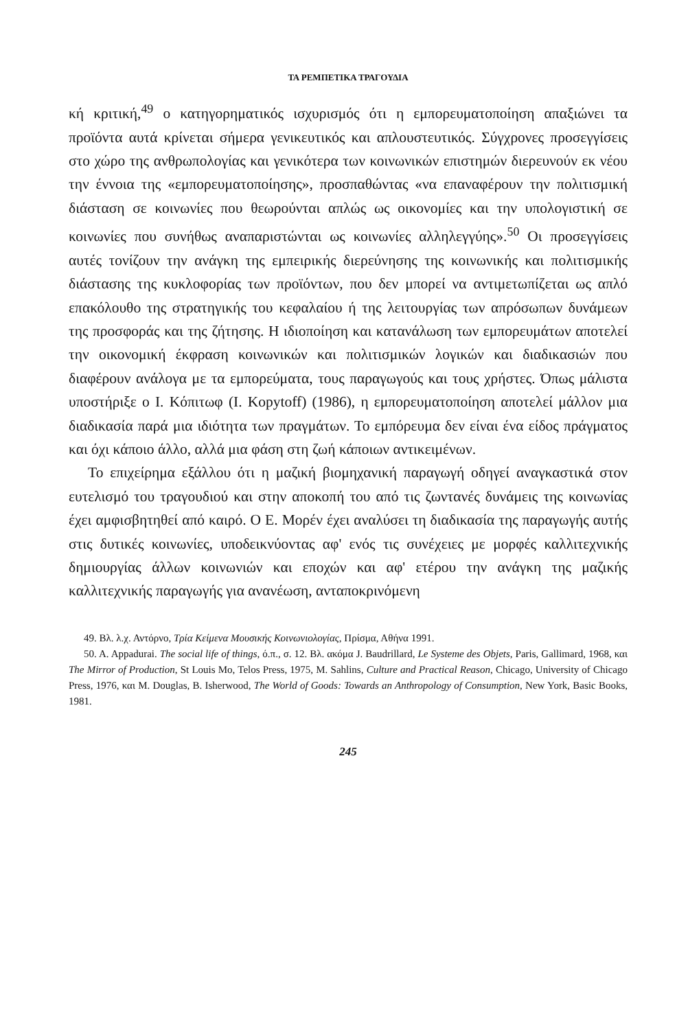ΤΑ ΡΕΜΠΕΤΙΚΑ ΤΡΑΓΟΥΔΙΑ
κή κριτική,<sup>49</sup> ο κατηγορηματικός ισχυρισμός ότι η εμπορευματοποίηση απαξιώνει τα προϊόντα αυτά κρίνεται σήμερα γενικευτικός και απλουστευτικός. Σύγχρονες προσεγγίσεις στο χώρο της ανθρωπολογίας και γενικότερα των κοινωνικών επιστημών διερευνούν εκ νέου την έννοια της «εμπορευματοποίησης», προσπαθώντας «να επαναφέρουν την πολιτισμική διάσταση σε κοινωνίες που θεωρούνται απλώς ως οικονομίες και την υπολογιστική σε κοινωνίες που συνήθως αναπαριστώνται ως κοινωνίες αλληλεγγύης».<sup>50</sup> Οι προσεγγίσεις αυτές τονίζουν την ανάγκη της εμπειρικής διερεύνησης της κοινωνικής και πολιτισμικής διάστασης της κυκλοφορίας των προϊόντων, που δεν μπορεί να αντιμετωπίζεται ως απλό επακόλουθο της στρατηγικής του κεφαλαίου ή της λειτουργίας των απρόσωπων δυνάμεων της προσφοράς και της ζήτησης. Η ιδιοποίηση και κατανάλωση των εμπορευμάτων αποτελεί την οικονομική έκφραση κοινωνικών και πολιτισμικών λογικών και διαδικασιών που διαφέρουν ανάλογα με τα εμπορεύματα, τους παραγωγούς και τους χρήστες. Όπως μάλιστα υποστήριξε ο I. Κόπιτωφ (I. Kopytoff) (1986), η εμπορευματοποίηση αποτελεί μάλλον μια διαδικασία παρά μια ιδιότητα των πραγμάτων. Το εμπόρευμα δεν είναι ένα είδος πράγματος και όχι κάποιο άλλο, αλλά μια φάση στη ζωή κάποιων αντικειμένων.
Το επιχείρημα εξάλλου ότι η μαζική βιομηχανική παραγωγή οδηγεί αναγκαστικά στον ευτελισμό του τραγουδιού και στην αποκοπή του από τις ζωντανές δυνάμεις της κοινωνίας έχει αμφισβητηθεί από καιρό. Ο Ε. Μορέν έχει αναλύσει τη διαδικασία της παραγωγής αυτής στις δυτικές κοινωνίες, υποδεικνύοντας αφ' ενός τις συνέχειες με μορφές καλλιτεχνικής δημιουργίας άλλων κοινωνιών και εποχών και αφ' ετέρου την ανάγκη της μαζικής καλλιτεχνικής παραγωγής για ανανέωση, ανταποκρινόμενη
49. Βλ. λ.χ. Αντόρνο, Τρία Κείμενα Μουσικής Κοινωνιολογίας, Πρίσμα, Αθήνα 1991.
50. A. Appadurai. The social life of things, ό.π., σ. 12. Βλ. ακόμα J. Baudrillard, Le Systeme des Objets, Paris, Gallimard, 1968, και The Mirror of Production, St Louis Mo, Telos Press, 1975, M. Sahlins, Culture and Practical Reason, Chicago, University of Chicago Press, 1976, και M. Douglas, B. Isherwood, The World of Goods: Towards an Anthropology of Consumption, New York, Basic Books, 1981.
245